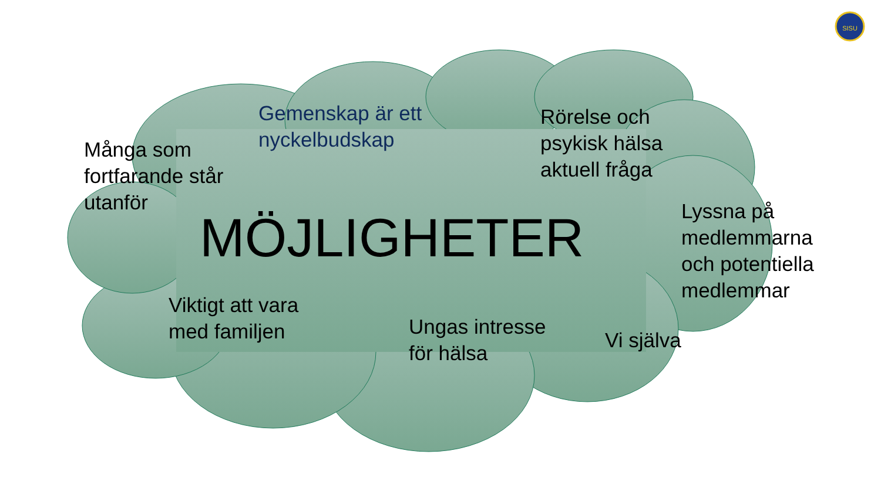SISU
Många som
fortfarande står
utanför
Gemenskap är ett
nyckelbudskap
Rörelse och
psykisk hälsa
aktuell fråga
Lyssna på
medlemmarna
och potentiella
medlemmar
MÖJLIGHETER
Viktigt att vara
med familjen
Ungas intresse
för hälsa
Vi själva